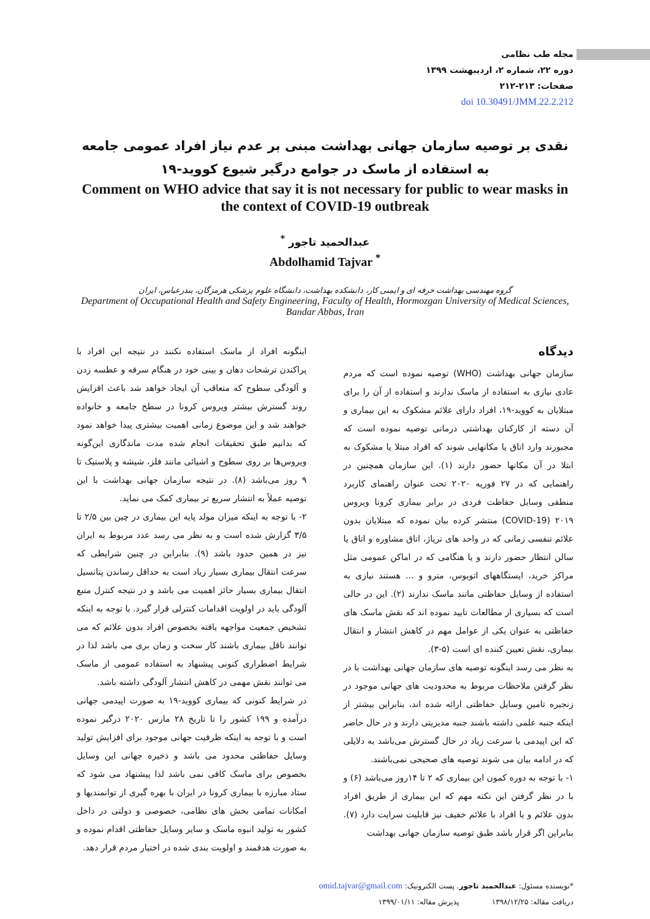مجله طب نظامی
دوره ۲۲، شماره ۲، اردیبهشت ۱۳۹۹
صفحات: ۲۱۳-۲۱۲
doi 10.30491/JMM.22.2.212
نقدی بر توصیه سازمان جهانی بهداشت مبنی بر عدم نیاز افراد عمومی جامعه به استفاده از ماسک در جوامع درگیر شیوع کووید-۱۹
Comment on WHO advice that say it is not necessary for public to wear masks in the context of COVID-19 outbreak
عبدالحمید تاجور <sup>*</sup>
Abdolhamid Tajvar <sup>*</sup>
گروه مهندسی بهداشت حرفه ای و ایمنی کار، دانشکده بهداشت، دانشگاه علوم پزشکی هرمزگان، بندرعباس، ایران
Department of Occupational Health and Safety Engineering, Faculty of Health, Hormozgan University of Medical Sciences, Bandar Abbas, Iran
دیدگاه
سازمان جهانی بهداشت (WHO) توصیه نموده است که مردم عادی نیازی به استفاده از ماسک ندارند و استفاده از آن را برای مبتلایان به کووید-۱۹، افراد دارای علائم مشکوک به این بیماری و آن دسته از کارکنان بهداشتی درمانی توصیه نموده است که مجبورند وارد اتاق یا مکانهایی شوند که افراد مبتلا یا مشکوک به ابتلا در آن مکانها حضور دارند (۱). این سازمان همچنین در راهنمایی که در ۲۷ فوریه ۲۰۲۰ تحت عنوان راهنمای کاربرد منطقی وسایل حفاظت فردی در برابر بیماری کرونا ویروس ۲۰۱۹ (COVID-19) منتشر کرده بیان نموده که مبتلایان بدون علائم تنفسی زمانی که در واحد های تریاژ، اتاق مشاوره و اتاق یا سالن انتظار حضور دارند و یا هنگامی که در اماکن عمومی مثل مراکز خرید، ایستگاههای اتوبوس، مترو و ... هستند نیازی به استفاده از وسایل حفاظتی مانند ماسک ندارند (۲). این در حالی است که بسیاری از مطالعات تایید نموده اند که نقش ماسک های حفاظتی به عنوان یکی از عوامل مهم در کاهش انتشار و انتقال بیماری، نقش تعیین کننده ای است (۵-۳).
به نظر می رسد اینگونه توصیه های سازمان جهانی بهداشت با در نظر گرفتن ملاحظات مربوط به محدودیت های جهانی موجود در زنجیره تامین وسایل حفاظتی ارائه شده اند، بنابراین بیشتر از اینکه جنبه علمی داشته باشند جنبه مدیریتی دارند و در حال حاضر که این اپیدمی با سرعت زیاد در حال گسترش می‌باشد به دلایلی که در ادامه بیان می شوند توصیه های صحیحی نمی‌باشند.
۱- با توجه به دوره کمون این بیماری که ۲ تا ۱۴روز می‌باشد (۶) و با در نظر گرفتن این نکته مهم که این بیماری از طریق افراد بدون علائم و یا افراد با علائم خفیف نیز قابلیت سرایت دارد (۷). بنابراین اگر قرار باشد طبق توصیه سازمان جهانی بهداشت
اینگونه افراد از ماسک استفاده نکنند در نتیجه این افراد با پراکندن ترشحات دهان و بینی خود در هنگام سرفه و عطسه زدن و آلودگی سطوح که متعاقب آن ایجاد خواهد شد باعث افزایش روند گسترش بیشتر ویروس کرونا در سطح جامعه و خانواده خواهند شد و این موضوع زمانی اهمیت بیشتری پیدا خواهد نمود که بدانیم طبق تحقیقات انجام شده مدت ماندگاری این‌گونه ویروس‌ها بر روی سطوح و اشیائی مانند فلز، شیشه و پلاستیک تا ۹ روز می‌باشد (۸). در نتیجه سازمان جهانی بهداشت با این توصیه عملاً به انتشار سریع تر بیماری کمک می نماید.
۲- با توجه به اینکه میزان مولد پایه این بیماری در چین بین ۲/۵ تا ۳/۵ گزارش شده است و به نظر می رسد عدد مربوط به ایران نیز در همین حدود باشد (۹). بنابراین در چنین شرایطی که سرعت انتقال بیماری بسیار زیاد است به حداقل رساندن پتانسیل انتقال بیماری بسیار حائز اهمیت می باشد و در نتیجه کنترل منبع آلودگی باید در اولویت اقدامات کنترلی قرار گیرد. با توجه به اینکه تشخیص جمعیت مواجهه یافته بخصوص افراد بدون علائم که می توانند ناقل بیماری باشند کار سخت و زمان بری می باشد لذا در شرایط اضطراری کنونی پیشنهاد به استفاده عمومی از ماسک می توانند نقش مهمی در کاهش انتشار آلودگی داشته باشد.
در شرایط کنونی که بیماری کووید-۱۹ به صورت اپیدمی جهانی درآمده و ۱۹۹ کشور را تا تاریخ ۲۸ مارس ۲۰۲۰ درگیر نموده است و با توجه به اینکه ظرفیت جهانی موجود برای افزایش تولید وسایل حفاظتی محدود می باشد و ذخیره جهانی این وسایل بخصوص برای ماسک کافی نمی باشد لذا پیشنهاد می شود که ستاد مبارزه با بیماری کرونا در ایران با بهره گیری از توانمندیها و امکانات تمامی بخش های نظامی، خصوصی و دولتی در داخل کشور به تولید انبوه ماسک و سایر وسایل حفاظتی اقدام نموده و به صورت هدفمند و اولویت بندی شده در اختیار مردم قرار دهد.
*نویسنده مسئول: عبدالحمید تاجور. پست الکترونیک: omid.tajvar@gmail.com
دریافت مقاله: ۱۳۹۸/۱۲/۲۵ پذیرش مقاله: ۱۳۹۹/۰۱/۱۱